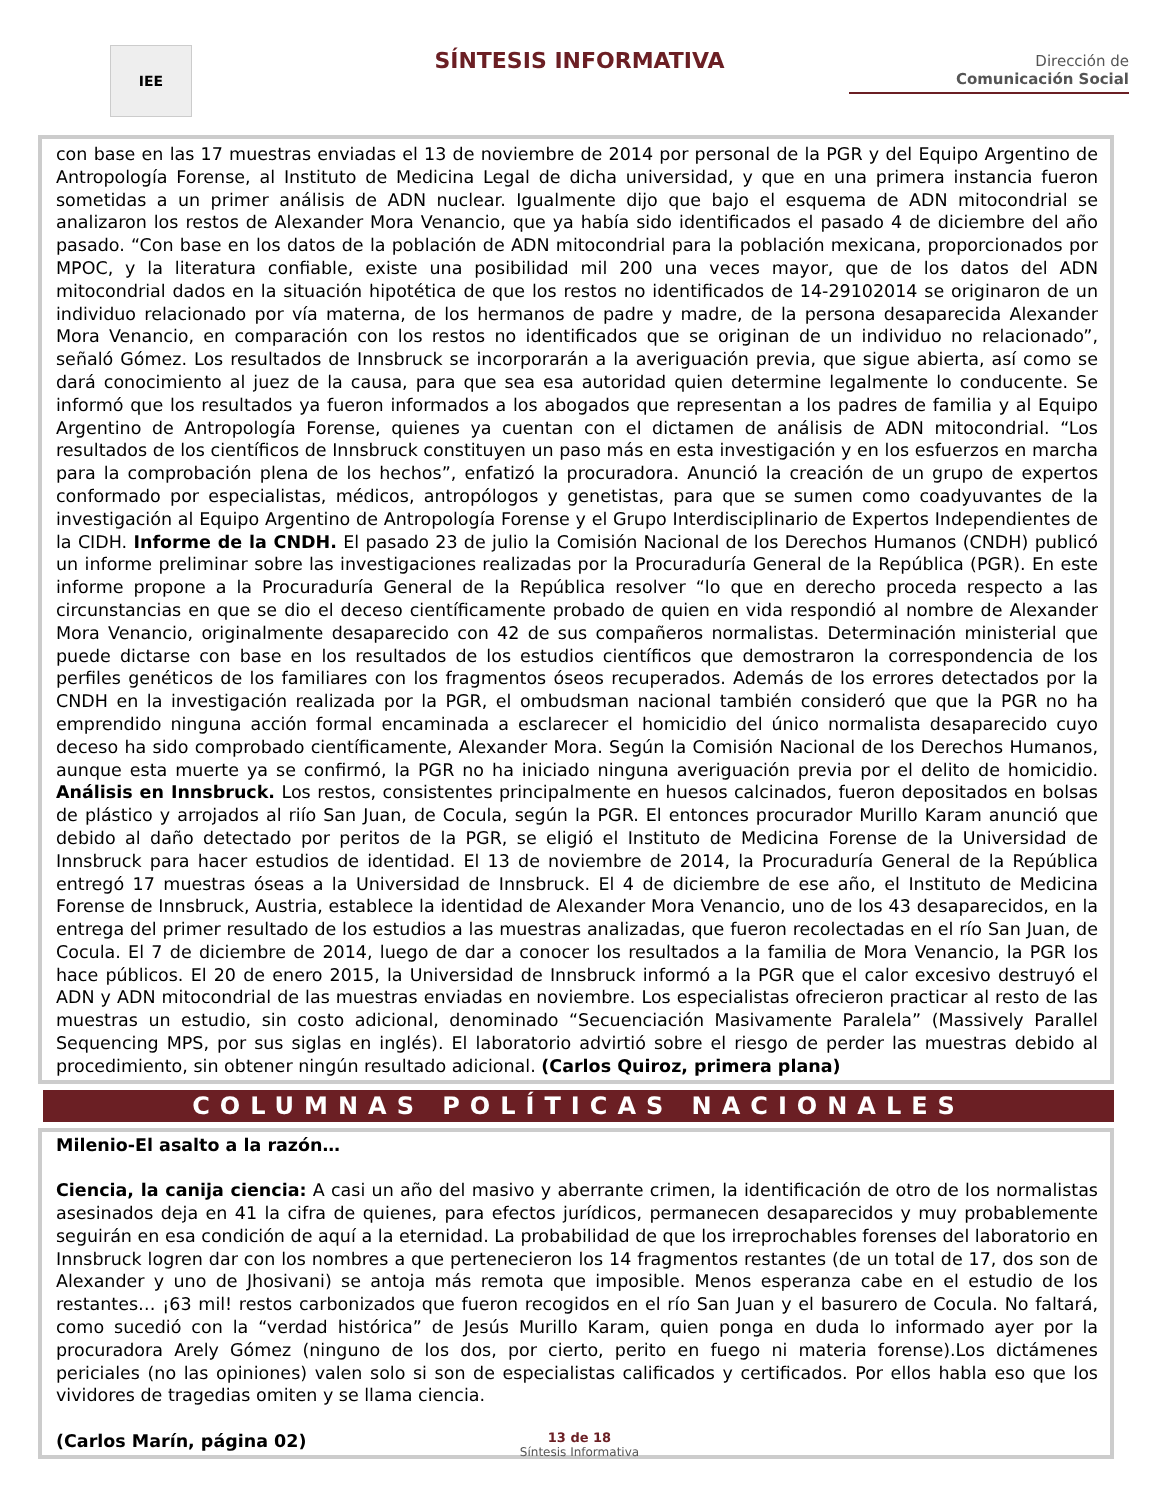IEE
SÍNTESIS INFORMATIVA
Dirección de
Comunicación Social
con base en las 17 muestras enviadas el 13 de noviembre de 2014 por personal de la PGR y del Equipo Argentino de Antropología Forense, al Instituto de Medicina Legal de dicha universidad, y que en una primera instancia fueron sometidas a un primer análisis de ADN nuclear. Igualmente dijo que bajo el esquema de ADN mitocondrial se analizaron los restos de Alexander Mora Venancio, que ya había sido identificados el pasado 4 de diciembre del año pasado. “Con base en los datos de la población de ADN mitocondrial para la población mexicana, proporcionados por MPOC, y la literatura confiable, existe una posibilidad mil 200 una veces mayor, que de los datos del ADN mitocondrial dados en la situación hipotética de que los restos no identificados de 14-29102014 se originaron de un individuo relacionado por vía materna, de los hermanos de padre y madre, de la persona desaparecida Alexander Mora Venancio, en comparación con los restos no identificados que se originan de un individuo no relacionado”, señaló Gómez. Los resultados de Innsbruck se incorporarán a la averiguación previa, que sigue abierta, así como se dará conocimiento al juez de la causa, para que sea esa autoridad quien determine legalmente lo conducente. Se informó que los resultados ya fueron informados a los abogados que representan a los padres de familia y al Equipo Argentino de Antropología Forense, quienes ya cuentan con el dictamen de análisis de ADN mitocondrial. “Los resultados de los científicos de Innsbruck constituyen un paso más en esta investigación y en los esfuerzos en marcha para la comprobación plena de los hechos”, enfatizó la procuradora. Anunció la creación de un grupo de expertos conformado por especialistas, médicos, antropólogos y genetistas, para que se sumen como coadyuvantes de la investigación al Equipo Argentino de Antropología Forense y el Grupo Interdisciplinario de Expertos Independientes de la CIDH. Informe de la CNDH. El pasado 23 de julio la Comisión Nacional de los Derechos Humanos (CNDH) publicó un informe preliminar sobre las investigaciones realizadas por la Procuraduría General de la República (PGR). En este informe propone a la Procuraduría General de la República resolver “lo que en derecho proceda respecto a las circunstancias en que se dio el deceso científicamente probado de quien en vida respondió al nombre de Alexander Mora Venancio, originalmente desaparecido con 42 de sus compañeros normalistas. Determinación ministerial que puede dictarse con base en los resultados de los estudios científicos que demostraron la correspondencia de los perfiles genéticos de los familiares con los fragmentos óseos recuperados. Además de los errores detectados por la CNDH en la investigación realizada por la PGR, el ombudsman nacional también consideró que que la PGR no ha emprendido ninguna acción formal encaminada a esclarecer el homicidio del único normalista desaparecido cuyo deceso ha sido comprobado científicamente, Alexander Mora. Según la Comisión Nacional de los Derechos Humanos, aunque esta muerte ya se confirmó, la PGR no ha iniciado ninguna averiguación previa por el delito de homicidio. Análisis en Innsbruck. Los restos, consistentes principalmente en huesos calcinados, fueron depositados en bolsas de plástico y arrojados al riío San Juan, de Cocula, según la PGR. El entonces procurador Murillo Karam anunció que debido al daño detectado por peritos de la PGR, se eligió el Instituto de Medicina Forense de la Universidad de Innsbruck para hacer estudios de identidad. El 13 de noviembre de 2014, la Procuraduría General de la República entregó 17 muestras óseas a la Universidad de Innsbruck. El 4 de diciembre de ese año, el Instituto de Medicina Forense de Innsbruck, Austria, establece la identidad de Alexander Mora Venancio, uno de los 43 desaparecidos, en la entrega del primer resultado de los estudios a las muestras analizadas, que fueron recolectadas en el río San Juan, de Cocula. El 7 de diciembre de 2014, luego de dar a conocer los resultados a la familia de Mora Venancio, la PGR los hace públicos. El 20 de enero 2015, la Universidad de Innsbruck informó a la PGR que el calor excesivo destruyó el ADN y ADN mitocondrial de las muestras enviadas en noviembre. Los especialistas ofrecieron practicar al resto de las muestras un estudio, sin costo adicional, denominado “Secuenciación Masivamente Paralela” (Massively Parallel Sequencing MPS, por sus siglas en inglés). El laboratorio advirtió sobre el riesgo de perder las muestras debido al procedimiento, sin obtener ningún resultado adicional. (Carlos Quiroz, primera plana)
COLUMNAS POLÍTICAS NACIONALES
Milenio-El asalto a la razón…
Ciencia, la canija ciencia: A casi un año del masivo y aberrante crimen, la identificación de otro de los normalistas asesinados deja en 41 la cifra de quienes, para efectos jurídicos, permanecen desaparecidos y muy probablemente seguirán en esa condición de aquí a la eternidad. La probabilidad de que los irreprochables forenses del laboratorio en Innsbruck logren dar con los nombres a que pertenecieron los 14 fragmentos restantes (de un total de 17, dos son de Alexander y uno de Jhosivani) se antoja más remota que imposible. Menos esperanza cabe en el estudio de los restantes… ¡63 mil! restos carbonizados que fueron recogidos en el río San Juan y el basurero de Cocula. No faltará, como sucedió con la “verdad histórica” de Jesús Murillo Karam, quien ponga en duda lo informado ayer por la procuradora Arely Gómez (ninguno de los dos, por cierto, perito en fuego ni materia forense).Los dictámenes periciales (no las opiniones) valen solo si son de especialistas calificados y certificados. Por ellos habla eso que los vividores de tragedias omiten y se llama ciencia.
(Carlos Marín, página 02)
13 de 18
Síntesis Informativa